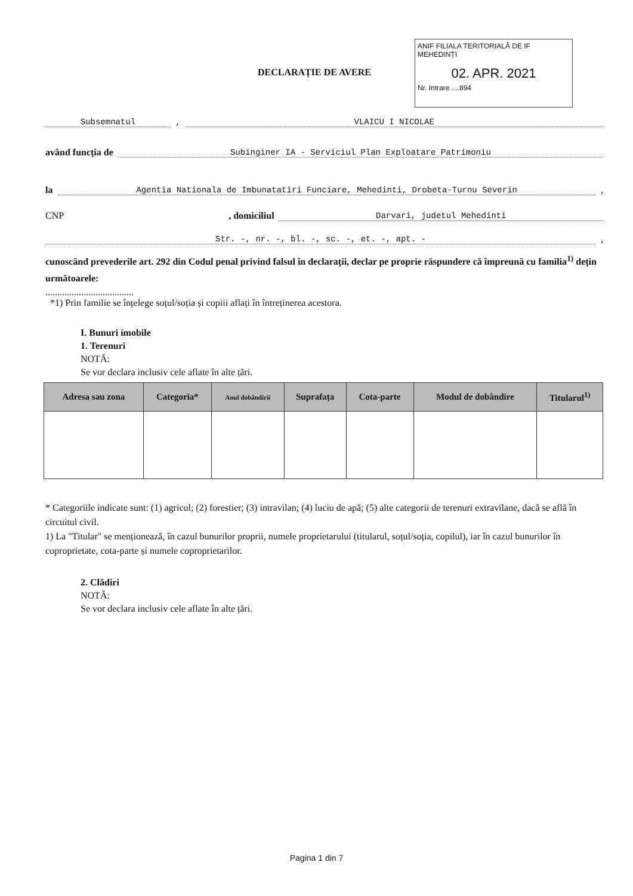DECLARAȚIE DE AVERE
ANIF FILIALA TERITORIALĂ DE IF MEHEDINȚI
02. APR. 2021
Nr. Intrare ....894
Subsemnatul
,
VLAICU I NICOLAE
având funcția de
Subinginer IA - Serviciul Plan Exploatare Patrimoniu
la
Agentia Nationala de Imbunatatiri Funciare, Mehedinti, Drobeta-Turnu Severin
,
CNP
, domiciliul
Darvari, judetul Mehedinti
Str. -, nr. -, bl. -, sc. -, et. -, apt. -
,
cunoscând prevederile art. 292 din Codul penal privind falsul în declarații, declar pe proprie răspundere că împreună cu familia<sup>1)</sup> dețin următoarele:
.....................................
*1) Prin familie se înțelege soțul/soția și copiii aflați în întreținerea acestora.
I. Bunuri imobile
1. Terenuri
NOTĂ:
Se vor declara inclusiv cele aflate în alte țări.
| Adresa sau zona | Categoria* | Anul dobândirii | Suprafața | Cota-parte | Modul de dobândire | Titularul<sup>1)</sup> |
| --- | --- | --- | --- | --- | --- | --- |
* Categoriile indicate sunt: (1) agricol; (2) forestier; (3) intravilan; (4) luciu de apă; (5) alte categorii de terenuri extravilane, dacă se află în circuitul civil.
1) La "Titular" se menționează, în cazul bunurilor proprii, numele proprietarului (titularul, soțul/soția, copilul), iar în cazul bunurilor în coproprietate, cota-parte și numele coproprietarilor.
2. Clădiri
NOTĂ:
Se vor declara inclusiv cele aflate în alte țări.
Pagina 1 din 7